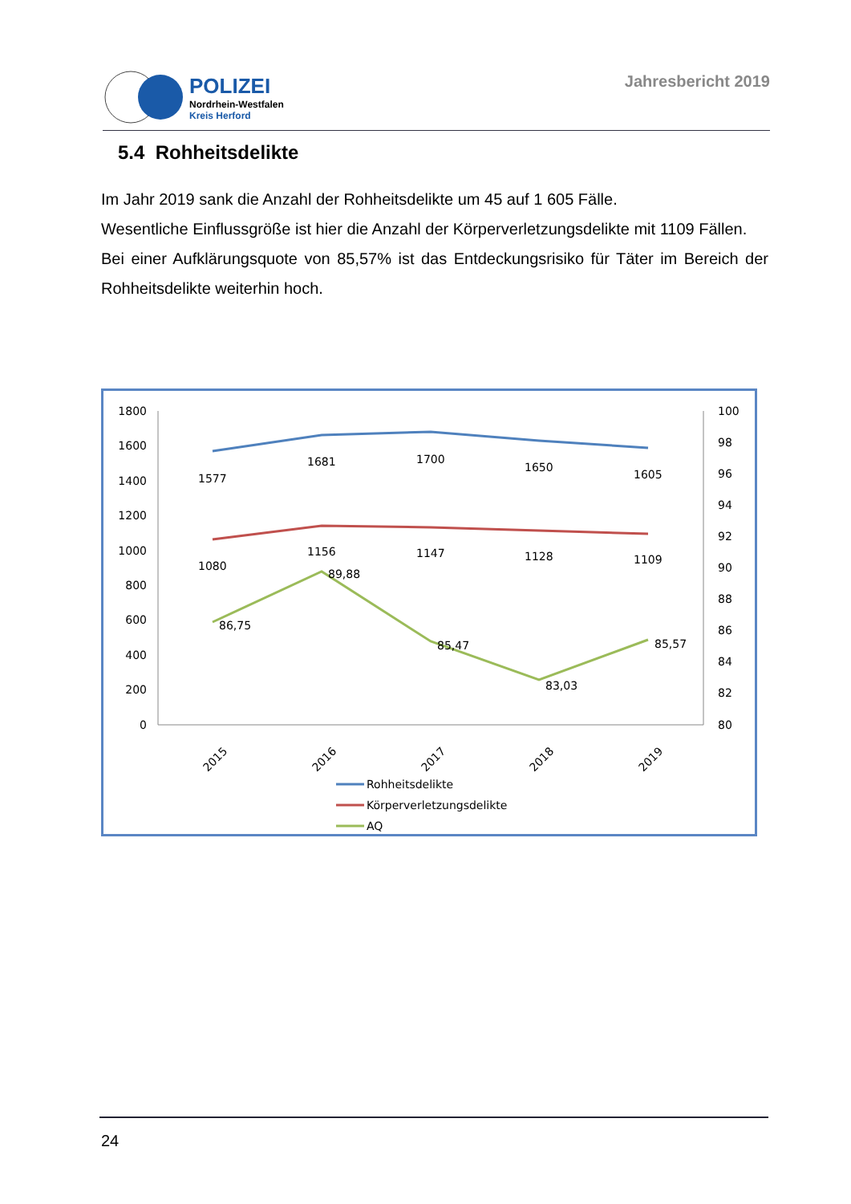POLIZEI
Nordrhein-Westfalen
Kreis Herford
Jahresbericht 2019
5.4 Rohheitsdelikte
Im Jahr 2019 sank die Anzahl der Rohheitsdelikte um 45 auf 1 605 Fälle.
Wesentliche Einflussgröße ist hier die Anzahl der Körperverletzungsdelikte mit 1109 Fällen.
Bei einer Aufklärungsquote von 85,57% ist das Entdeckungsrisiko für Täter im Bereich der Rohheitsdelikte weiterhin hoch.
1800
1600
1400
1200
1000
800
600
400
200
0
100
98
96
94
92
90
88
86
84
82
80
1577
1681
1700
1650
1605
1080
1156
1147
1128
1109
86,75
89,88
85,47
83,03
85,57
2015
2016
2017
2018
2019
Rohheitsdelikte
Körperverletzungsdelikte
AQ
24